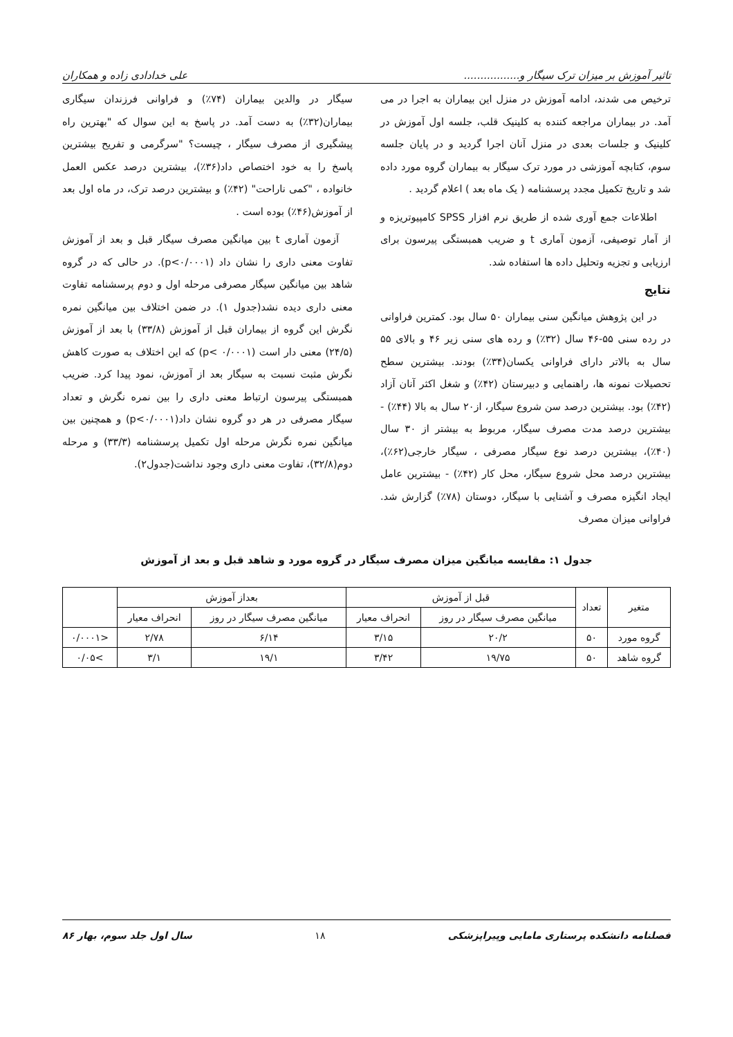تاثیر آموزش بر میزان ترک سیگار و................. علی خدادادی زاده و همکاران
ترخیص می شدند، ادامه آموزش در منزل این بیماران به اجرا در می آمد. در بیماران مراجعه کننده به کلینیک قلب، جلسه اول آموزش در کلینیک و جلسات بعدی در منزل آنان اجرا گردید و در پایان جلسه سوم، کتابچه آموزشی در مورد ترک سیگار به بیماران گروه مورد داده شد و تاریخ تکمیل مجدد پرسشنامه ( یک ماه بعد ) اعلام گردید .
اطلاعات جمع آوری شده از طریق نرم افزار SPSS کامپیوتریزه و از آمار توصیفی، آزمون آماری t و ضریب همبستگی پیرسون برای ارزیابی و تجزیه وتحلیل داده ها استفاده شد.
نتایج
در این پژوهش میانگین سنی بیماران ۵۰ سال بود. کمترین فراوانی در رده سنی ۵۵-۴۶ سال (۳۲٪) و رده های سنی زیر ۴۶ و بالای ۵۵ سال به بالاتر دارای فراوانی یکسان(۳۴٪) بودند. بیشترین سطح تحصیلات نمونه ها، راهنمایی و دبیرستان (۴۲٪) و شغل اکثر آنان آزاد (۴۲٪) بود. بیشترین درصد سن شروع سیگار، از۲۰ سال به بالا (۴۴٪) - بیشترین درصد مدت مصرف سیگار، مربوط به بیشتر از ۳۰ سال (۴۰٪)، بیشترین درصد نوع سیگار مصرفی ، سیگار خارجی(۶۲٪)، بیشترین درصد محل شروع سیگار، محل کار (۴۲٪) - بیشترین عامل ایجاد انگیزه مصرف و آشنایی با سیگار، دوستان (۷۸٪) گزارش شد. فراوانی میزان مصرف
سیگار در والدین بیماران (۷۴٪) و فراوانی فرزندان سیگاری بیماران(۳۲٪) به دست آمد. در پاسخ به این سوال که "بهترین راه پیشگیری از مصرف سیگار ، چیست؟ "سرگرمی و تفریح بیشترین پاسخ را به خود اختصاص داد(۳۶٪)، بیشترین درصد عکس العمل خانواده ، "کمی ناراحت" (۴۲٪) و بیشترین درصد ترک، در ماه اول بعد از آموزش(۴۶٪) بوده است .
آزمون آماری t بین میانگین مصرف سیگار قبل و بعد از آموزش تفاوت معنی داری را نشان داد (p<۰/۰۰۰۱). در حالی که در گروه شاهد بین میانگین سیگار مصرفی مرحله اول و دوم پرسشنامه تفاوت معنی داری دیده نشد(جدول ۱). در ضمن اختلاف بین میانگین نمره نگرش این گروه از بیماران قبل از آموزش (۳۳/۸) با بعد از آموزش (۲۴/۵) معنی دار است (p< ۰/۰۰۰۱) که این اختلاف به صورت کاهش نگرش مثبت نسبت به سیگار بعد از آموزش، نمود پیدا کرد. ضریب همبستگی پیرسون ارتباط معنی داری را بین نمره نگرش و تعداد سیگار مصرفی در هر دو گروه نشان داد(p<۰/۰۰۰۱) و همچنین بین میانگین نمره نگرش مرحله اول تکمیل پرسشنامه (۳۳/۳) و مرحله دوم(۳۲/۸)، تفاوت معنی داری وجود نداشت(جدول۲).
جدول ۱: مقایسه میانگین میزان مصرف سیگار در گروه مورد و شاهد قبل و بعد از آموزش
| متغیر | تعداد | قبل از آموزش | | بعداز آموزش | | |
| --- | --- | --- | --- | --- | --- | --- |
| | | میانگین مصرف سیگار در روز | انحراف معیار | میانگین مصرف سیگار در روز | انحراف معیار | |
| گروه مورد | ۵۰ | ۲۰/۲ | ۳/۱۵ | ۶/۱۴ | ۲/۷۸ | <۰/۰۰۰۱ |
| گروه شاهد | ۵۰ | ۱۹/۷۵ | ۳/۴۲ | ۱۹/۱ | ۳/۱ | >۰/۰۵ |
فصلنامه دانشکده پرستاری مامایی وپیراپزشکی ۱۸ سال اول جلد سوم، بهار ۸۶